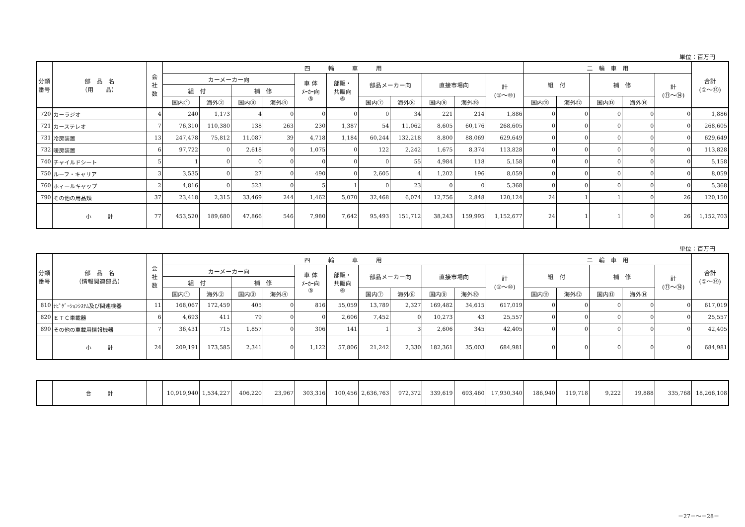単位：百万円
| 分類 番号 | 部 品 名 （用 品） | 会 社 数 | 四 輪 車 用 | | | | | | | | | | | 二 輪 車 用 | | | | | 合計 (①～⑭) |
| --- | --- | --- | --- | --- | --- | --- | --- | --- | --- | --- | --- | --- | --- | --- | --- | --- | --- | --- | --- |
| | | | カーメーカー向 | | | | 車 体 ﾒｰｶｰ向 ⑤ | 部販・ 共販向 ⑥ | 部品メーカー向 | | 直接市場向 | | 計 (①～⑩) | 組 付 | | 補 修 | | 計 (⑪～⑭) | |
| | | | 組 付 | | 補 修 | | | | | | | | | | | | | | |
| | | | 国内① | 海外② | 国内③ | 海外④ | | | 国内⑦ | 海外⑧ | 国内⑨ | 海外⑩ | | 国内⑪ | 海外⑫ | 国内⑬ | 海外⑭ | | |
| 720 | カーラジオ | 4 | 240 | 1,173 | 4 | 0 | 0 | 0 | 0 | 34 | 221 | 214 | 1,886 | 0 | 0 | 0 | 0 | 0 | 1,886 |
| 721 | カーステレオ | 7 | 76,310 | 110,380 | 138 | 263 | 230 | 1,387 | 54 | 11,062 | 8,605 | 60,176 | 268,605 | 0 | 0 | 0 | 0 | 0 | 268,605 |
| 731 | 冷房装置 | 13 | 247,478 | 75,812 | 11,087 | 39 | 4,718 | 1,184 | 60,244 | 132,218 | 8,800 | 88,069 | 629,649 | 0 | 0 | 0 | 0 | 0 | 629,649 |
| 732 | 暖房装置 | 6 | 97,722 | 0 | 2,618 | 0 | 1,075 | 0 | 122 | 2,242 | 1,675 | 8,374 | 113,828 | 0 | 0 | 0 | 0 | 0 | 113,828 |
| 740 | チャイルドシート | 5 | 1 | 0 | 0 | 0 | 0 | 0 | 0 | 55 | 4,984 | 118 | 5,158 | 0 | 0 | 0 | 0 | 0 | 5,158 |
| 750 | ルーフ・キャリア | 3 | 3,535 | 0 | 27 | 0 | 490 | 0 | 2,605 | 4 | 1,202 | 196 | 8,059 | 0 | 0 | 0 | 0 | 0 | 8,059 |
| 760 | ホィールキャップ | 2 | 4,816 | 0 | 523 | 0 | 5 | 1 | 0 | 23 | 0 | 0 | 5,368 | 0 | 0 | 0 | 0 | 0 | 5,368 |
| 790 | その他の用品類 | 37 | 23,418 | 2,315 | 33,469 | 244 | 1,462 | 5,070 | 32,468 | 6,074 | 12,756 | 2,848 | 120,124 | 24 | 1 | 1 | 0 | 26 | 120,150 |
| | 小 計 | 77 | 453,520 | 189,680 | 47,866 | 546 | 7,980 | 7,642 | 95,493 | 151,712 | 38,243 | 159,995 | 1,152,677 | 24 | 1 | 1 | 0 | 26 | 1,152,703 |
単位：百万円
| 分類 番号 | 部 品 名 （情報関連部品） | 会 社 数 | 四 輪 車 用 | | | | | | | | | | | 二 輪 車 用 | | | | | 合計 (①～⑭) |
| --- | --- | --- | --- | --- | --- | --- | --- | --- | --- | --- | --- | --- | --- | --- | --- | --- | --- | --- | --- |
| | | | カーメーカー向 | | | | 車 体 ﾒｰｶｰ向 ⑤ | 部販・ 共販向 ⑥ | 部品メーカー向 | | 直接市場向 | | 計 (①～⑩) | 組 付 | | 補 修 | | 計 (⑪～⑭) | |
| | | | 組 付 | | 補 修 | | | | | | | | | | | | | | |
| | | | 国内① | 海外② | 国内③ | 海外④ | | | 国内⑦ | 海外⑧ | 国内⑨ | 海外⑩ | | 国内⑪ | 海外⑫ | 国内⑬ | 海外⑭ | | |
| 810 | ﾅﾋﾞｹﾞｰｼｮﾝｼｽﾃﾑ及び関連機器 | 11 | 168,067 | 172,459 | 405 | 0 | 816 | 55,059 | 13,789 | 2,327 | 169,482 | 34,615 | 617,019 | 0 | 0 | 0 | 0 | 0 | 617,019 |
| 820 | ＥＴＣ車載器 | 6 | 4,693 | 411 | 79 | 0 | 0 | 2,606 | 7,452 | 0 | 10,273 | 43 | 25,557 | 0 | 0 | 0 | 0 | 0 | 25,557 |
| 890 | その他の車載用情報機器 | 7 | 36,431 | 715 | 1,857 | 0 | 306 | 141 | 1 | 3 | 2,606 | 345 | 42,405 | 0 | 0 | 0 | 0 | 0 | 42,405 |
| | 小 計 | 24 | 209,191 | 173,585 | 2,341 | 0 | 1,122 | 57,806 | 21,242 | 2,330 | 182,361 | 35,003 | 684,981 | 0 | 0 | 0 | 0 | 0 | 684,981 |
| | 合 計 | | 10,919,940 | 1,534,227 | 406,220 | 23,967 | 303,316 | 100,456 | 2,636,763 | 972,372 | 339,619 | 693,460 | 17,930,340 | 186,940 | 119,718 | 9,222 | 19,888 | 335,768 | 18,266,108 |
－27－～－28－